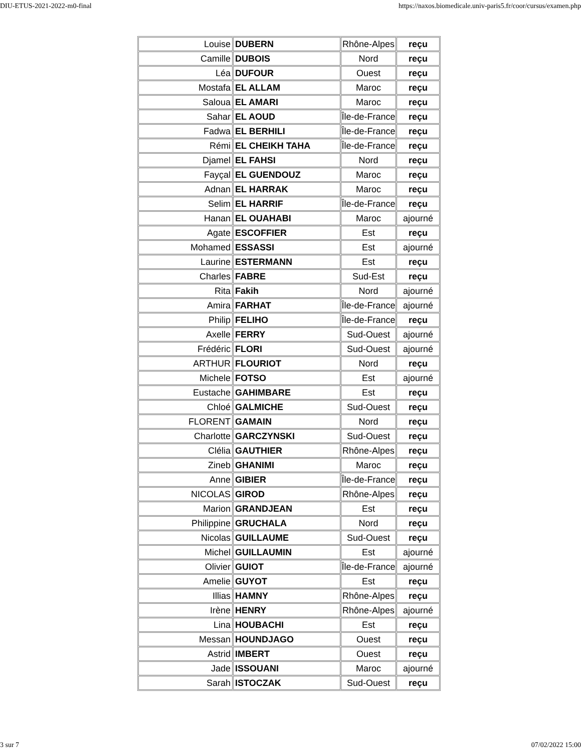DIU-ETUS-2021-2022-m0-final https://naxos.biomedicale.univ-paris5.fr/coor/cursus/examen.php
| Louise | DUBERN | Rhône-Alpes | reçu |
| Camille | DUBOIS | Nord | reçu |
| Léa | DUFOUR | Ouest | reçu |
| Mostafa | EL ALLAM | Maroc | reçu |
| Saloua | EL AMARI | Maroc | reçu |
| Sahar | EL AOUD | Île-de-France | reçu |
| Fadwa | EL BERHILI | Île-de-France | reçu |
| Rémi | EL CHEIKH TAHA | Île-de-France | reçu |
| Djamel | EL FAHSI | Nord | reçu |
| Fayçal | EL GUENDOUZ | Maroc | reçu |
| Adnan | EL HARRAK | Maroc | reçu |
| Selim | EL HARRIF | Île-de-France | reçu |
| Hanan | EL OUAHABI | Maroc | ajourné |
| Agate | ESCOFFIER | Est | reçu |
| Mohamed | ESSASSI | Est | ajourné |
| Laurine | ESTERMANN | Est | reçu |
| Charles | FABRE | Sud-Est | reçu |
| Rita | Fakih | Nord | ajourné |
| Amira | FARHAT | Île-de-France | ajourné |
| Philip | FELIHO | Île-de-France | reçu |
| Axelle | FERRY | Sud-Ouest | ajourné |
| Frédéric | FLORI | Sud-Ouest | ajourné |
| ARTHUR | FLOURIOT | Nord | reçu |
| Michele | FOTSO | Est | ajourné |
| Eustache | GAHIMBARE | Est | reçu |
| Chloé | GALMICHE | Sud-Ouest | reçu |
| FLORENT | GAMAIN | Nord | reçu |
| Charlotte | GARCZYNSKI | Sud-Ouest | reçu |
| Clélia | GAUTHIER | Rhône-Alpes | reçu |
| Zineb | GHANIMI | Maroc | reçu |
| Anne | GIBIER | Île-de-France | reçu |
| NICOLAS | GIROD | Rhône-Alpes | reçu |
| Marion | GRANDJEAN | Est | reçu |
| Philippine | GRUCHALA | Nord | reçu |
| Nicolas | GUILLAUME | Sud-Ouest | reçu |
| Michel | GUILLAUMIN | Est | ajourné |
| Olivier | GUIOT | Île-de-France | ajourné |
| Amelie | GUYOT | Est | reçu |
| Illias | HAMNY | Rhône-Alpes | reçu |
| Irène | HENRY | Rhône-Alpes | ajourné |
| Lina | HOUBACHI | Est | reçu |
| Messan | HOUNDJAGO | Ouest | reçu |
| Astrid | IMBERT | Ouest | reçu |
| Jade | ISSOUANI | Maroc | ajourné |
| Sarah | ISTOCZAK | Sud-Ouest | reçu |
3 sur 7 07/02/2022 15:00